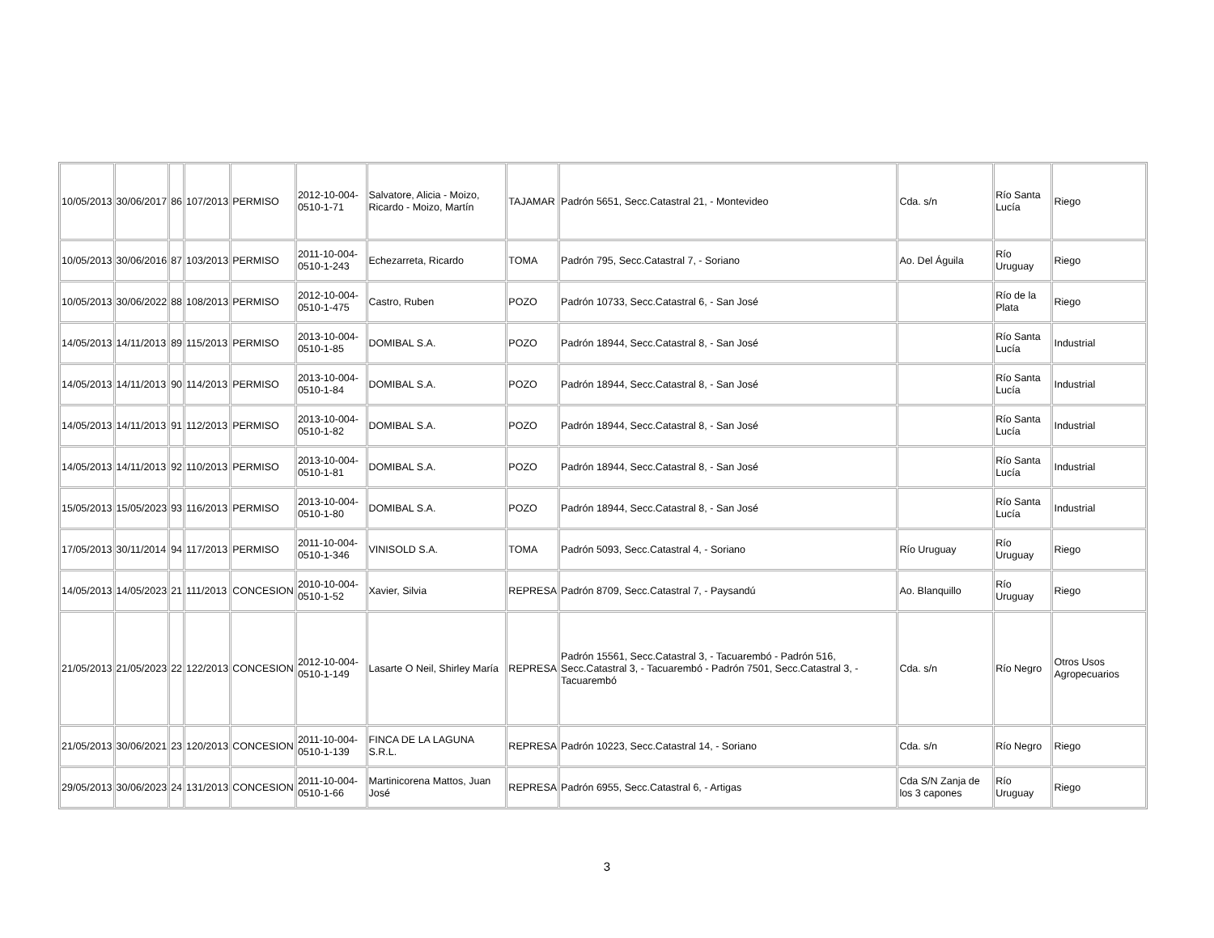| 10/05/2013 | 30/06/2017 | 86 | 107/2013 | PERMISO | 2012-10-004-0510-1-71 | Salvatore, Alicia - Moizo, Ricardo - Moizo, Martín | TAJAMAR | Padrón 5651, Secc.Catastral 21, - Montevideo | Cda. s/n | Río Santa Lucía | Riego |
| 10/05/2013 | 30/06/2016 | 87 | 103/2013 | PERMISO | 2011-10-004-0510-1-243 | Echezarreta, Ricardo | TOMA | Padrón 795, Secc.Catastral 7, - Soriano | Ao. Del Águila | Río Uruguay | Riego |
| 10/05/2013 | 30/06/2022 | 88 | 108/2013 | PERMISO | 2012-10-004-0510-1-475 | Castro, Ruben | POZO | Padrón 10733, Secc.Catastral 6, - San José | | Río de la Plata | Riego |
| 14/05/2013 | 14/11/2013 | 89 | 115/2013 | PERMISO | 2013-10-004-0510-1-85 | DOMIBAL S.A. | POZO | Padrón 18944, Secc.Catastral 8, - San José | | Río Santa Lucía | Industrial |
| 14/05/2013 | 14/11/2013 | 90 | 114/2013 | PERMISO | 2013-10-004-0510-1-84 | DOMIBAL S.A. | POZO | Padrón 18944, Secc.Catastral 8, - San José | | Río Santa Lucía | Industrial |
| 14/05/2013 | 14/11/2013 | 91 | 112/2013 | PERMISO | 2013-10-004-0510-1-82 | DOMIBAL S.A. | POZO | Padrón 18944, Secc.Catastral 8, - San José | | Río Santa Lucía | Industrial |
| 14/05/2013 | 14/11/2013 | 92 | 110/2013 | PERMISO | 2013-10-004-0510-1-81 | DOMIBAL S.A. | POZO | Padrón 18944, Secc.Catastral 8, - San José | | Río Santa Lucía | Industrial |
| 15/05/2013 | 15/05/2023 | 93 | 116/2013 | PERMISO | 2013-10-004-0510-1-80 | DOMIBAL S.A. | POZO | Padrón 18944, Secc.Catastral 8, - San José | | Río Santa Lucía | Industrial |
| 17/05/2013 | 30/11/2014 | 94 | 117/2013 | PERMISO | 2011-10-004-0510-1-346 | VINISOLD S.A. | TOMA | Padrón 5093, Secc.Catastral 4, - Soriano | Río Uruguay | Río Uruguay | Riego |
| 14/05/2013 | 14/05/2023 | 21 | 111/2013 | CONCESION | 2010-10-004-0510-1-52 | Xavier, Silvia | REPRESA | Padrón 8709, Secc.Catastral 7, - Paysandú | Ao. Blanquillo | Río Uruguay | Riego |
| 21/05/2013 | 21/05/2023 | 22 | 122/2013 | CONCESION | 2012-10-004-0510-1-149 | Lasarte O Neil, Shirley María | REPRESA | Padrón 15561, Secc.Catastral 3, - Tacuarembó - Padrón 516, Secc.Catastral 3, - Tacuarembó - Padrón 7501, Secc.Catastral 3, - Tacuarembó | Cda. s/n | Río Negro | Otros Usos Agropecuarios |
| 21/05/2013 | 30/06/2021 | 23 | 120/2013 | CONCESION | 2011-10-004-0510-1-139 | FINCA DE LA LAGUNA S.R.L. | REPRESA | Padrón 10223, Secc.Catastral 14, - Soriano | Cda. s/n | Río Negro | Riego |
| 29/05/2013 | 30/06/2023 | 24 | 131/2013 | CONCESION | 2011-10-004-0510-1-66 | Martinicorena Mattos, Juan José | REPRESA | Padrón 6955, Secc.Catastral 6, - Artigas | Cda S/N Zanja de los 3 capones | Río Uruguay | Riego |
3